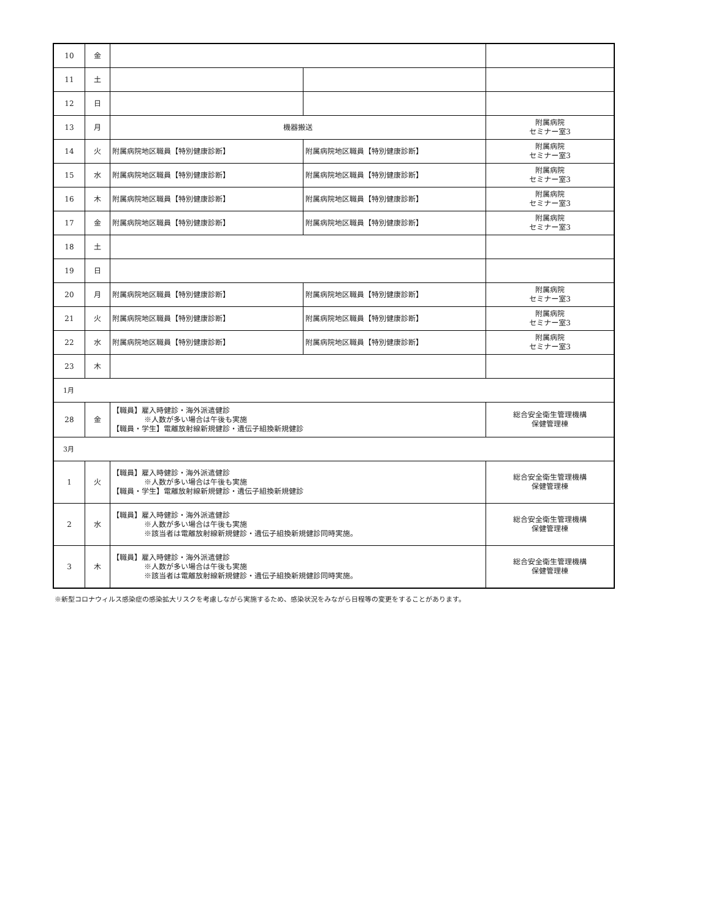| 10 | 金 | | | |
| 11 | 土 | | | |
| 12 | 日 | | | |
| 13 | 月 | 機器搬送 | | 附属病院 セミナー室3 |
| 14 | 火 | 附属病院地区職員【特別健康診断】 | 附属病院地区職員【特別健康診断】 | 附属病院 セミナー室3 |
| 15 | 水 | 附属病院地区職員【特別健康診断】 | 附属病院地区職員【特別健康診断】 | 附属病院 セミナー室3 |
| 16 | 木 | 附属病院地区職員【特別健康診断】 | 附属病院地区職員【特別健康診断】 | 附属病院 セミナー室3 |
| 17 | 金 | 附属病院地区職員【特別健康診断】 | 附属病院地区職員【特別健康診断】 | 附属病院 セミナー室3 |
| 18 | 土 | | | |
| 19 | 日 | | | |
| 20 | 月 | 附属病院地区職員【特別健康診断】 | 附属病院地区職員【特別健康診断】 | 附属病院 セミナー室3 |
| 21 | 火 | 附属病院地区職員【特別健康診断】 | 附属病院地区職員【特別健康診断】 | 附属病院 セミナー室3 |
| 22 | 水 | 附属病院地区職員【特別健康診断】 | 附属病院地区職員【特別健康診断】 | 附属病院 セミナー室3 |
| 23 | 木 | | | |
| 1月 | | | | |
| 28 | 金 | 【職員】雇入時健診・海外派遣健診 ※人数が多い場合は午後も実施 【職員・学生】電離放射線新規健診・遺伝子組換新規健診 | | 総合安全衛生管理機構 保健管理棟 |
| 3月 | | | | |
| 1 | 火 | 【職員】雇入時健診・海外派遣健診 ※人数が多い場合は午後も実施 【職員・学生】電離放射線新規健診・遺伝子組換新規健診 | | 総合安全衛生管理機構 保健管理棟 |
| 2 | 水 | 【職員】雇入時健診・海外派遣健診 ※人数が多い場合は午後も実施 ※該当者は電離放射線新規健診・遺伝子組換新規健診同時実施。 | | 総合安全衛生管理機構 保健管理棟 |
| 3 | 木 | 【職員】雇入時健診・海外派遣健診 ※人数が多い場合は午後も実施 ※該当者は電離放射線新規健診・遺伝子組換新規健診同時実施。 | | 総合安全衛生管理機構 保健管理棟 |
※新型コロナウィルス感染症の感染拡大リスクを考慮しながら実施するため、感染状況をみながら日程等の変更をすることがあります。